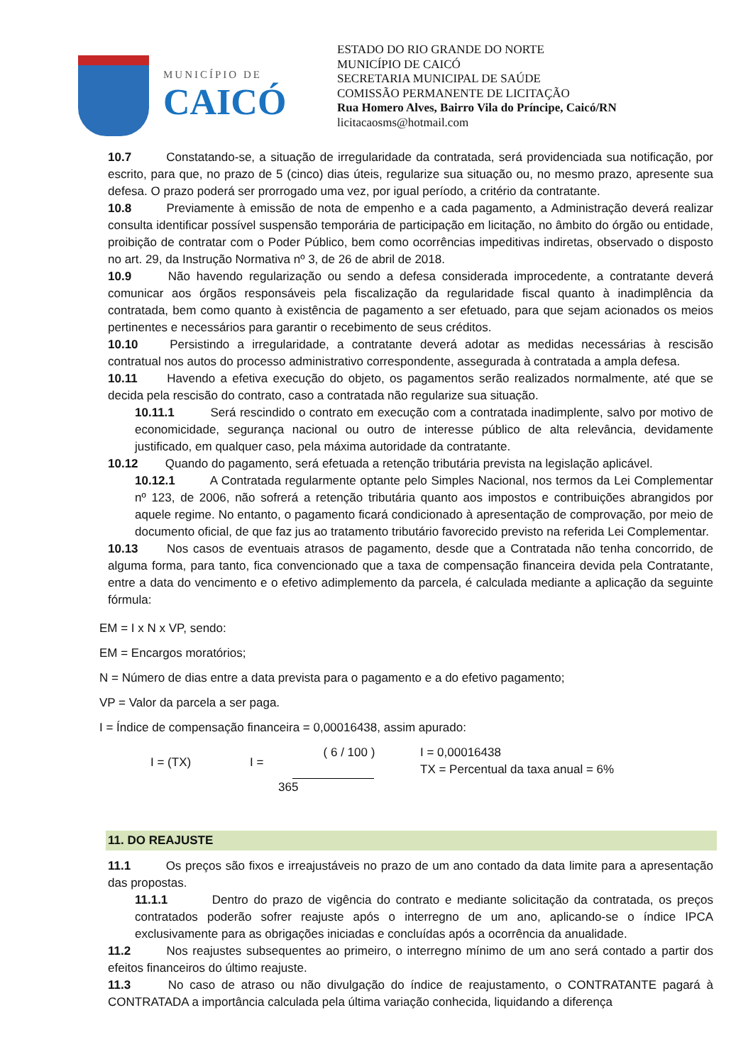MUNICÍPIO DE
CAICÓ
ESTADO DO RIO GRANDE DO NORTE
MUNICÍPIO DE CAICÓ
SECRETARIA MUNICIPAL DE SAÚDE
COMISSÃO PERMANENTE DE LICITAÇÃO
Rua Homero Alves, Bairro Vila do Príncipe, Caicó/RN
licitacaosms@hotmail.com
10.7 Constatando-se, a situação de irregularidade da contratada, será providenciada sua notificação, por escrito, para que, no prazo de 5 (cinco) dias úteis, regularize sua situação ou, no mesmo prazo, apresente sua defesa. O prazo poderá ser prorrogado uma vez, por igual período, a critério da contratante.
10.8 Previamente à emissão de nota de empenho e a cada pagamento, a Administração deverá realizar consulta identificar possível suspensão temporária de participação em licitação, no âmbito do órgão ou entidade, proibição de contratar com o Poder Público, bem como ocorrências impeditivas indiretas, observado o disposto no art. 29, da Instrução Normativa nº 3, de 26 de abril de 2018.
10.9 Não havendo regularização ou sendo a defesa considerada improcedente, a contratante deverá comunicar aos órgãos responsáveis pela fiscalização da regularidade fiscal quanto à inadimplência da contratada, bem como quanto à existência de pagamento a ser efetuado, para que sejam acionados os meios pertinentes e necessários para garantir o recebimento de seus créditos.
10.10 Persistindo a irregularidade, a contratante deverá adotar as medidas necessárias à rescisão contratual nos autos do processo administrativo correspondente, assegurada à contratada a ampla defesa.
10.11 Havendo a efetiva execução do objeto, os pagamentos serão realizados normalmente, até que se decida pela rescisão do contrato, caso a contratada não regularize sua situação.
10.11.1 Será rescindido o contrato em execução com a contratada inadimplente, salvo por motivo de economicidade, segurança nacional ou outro de interesse público de alta relevância, devidamente justificado, em qualquer caso, pela máxima autoridade da contratante.
10.12 Quando do pagamento, será efetuada a retenção tributária prevista na legislação aplicável.
10.12.1 A Contratada regularmente optante pelo Simples Nacional, nos termos da Lei Complementar nº 123, de 2006, não sofrerá a retenção tributária quanto aos impostos e contribuições abrangidos por aquele regime. No entanto, o pagamento ficará condicionado à apresentação de comprovação, por meio de documento oficial, de que faz jus ao tratamento tributário favorecido previsto na referida Lei Complementar.
10.13 Nos casos de eventuais atrasos de pagamento, desde que a Contratada não tenha concorrido, de alguma forma, para tanto, fica convencionado que a taxa de compensação financeira devida pela Contratante, entre a data do vencimento e o efetivo adimplemento da parcela, é calculada mediante a aplicação da seguinte fórmula:
EM = I x N x VP, sendo:
EM = Encargos moratórios;
N = Número de dias entre a data prevista para o pagamento e a do efetivo pagamento;
VP = Valor da parcela a ser paga.
I = Índice de compensação financeira = 0,00016438, assim apurado:
I = (TX) I =
( 6 / 100 )
365
I = 0,00016438
TX = Percentual da taxa anual = 6%
11. DO REAJUSTE
11.1 Os preços são fixos e irreajustáveis no prazo de um ano contado da data limite para a apresentação das propostas.
11.1.1 Dentro do prazo de vigência do contrato e mediante solicitação da contratada, os preços contratados poderão sofrer reajuste após o interregno de um ano, aplicando-se o índice IPCA exclusivamente para as obrigações iniciadas e concluídas após a ocorrência da anualidade.
11.2 Nos reajustes subsequentes ao primeiro, o interregno mínimo de um ano será contado a partir dos efeitos financeiros do último reajuste.
11.3 No caso de atraso ou não divulgação do índice de reajustamento, o CONTRATANTE pagará à CONTRATADA a importância calculada pela última variação conhecida, liquidando a diferença